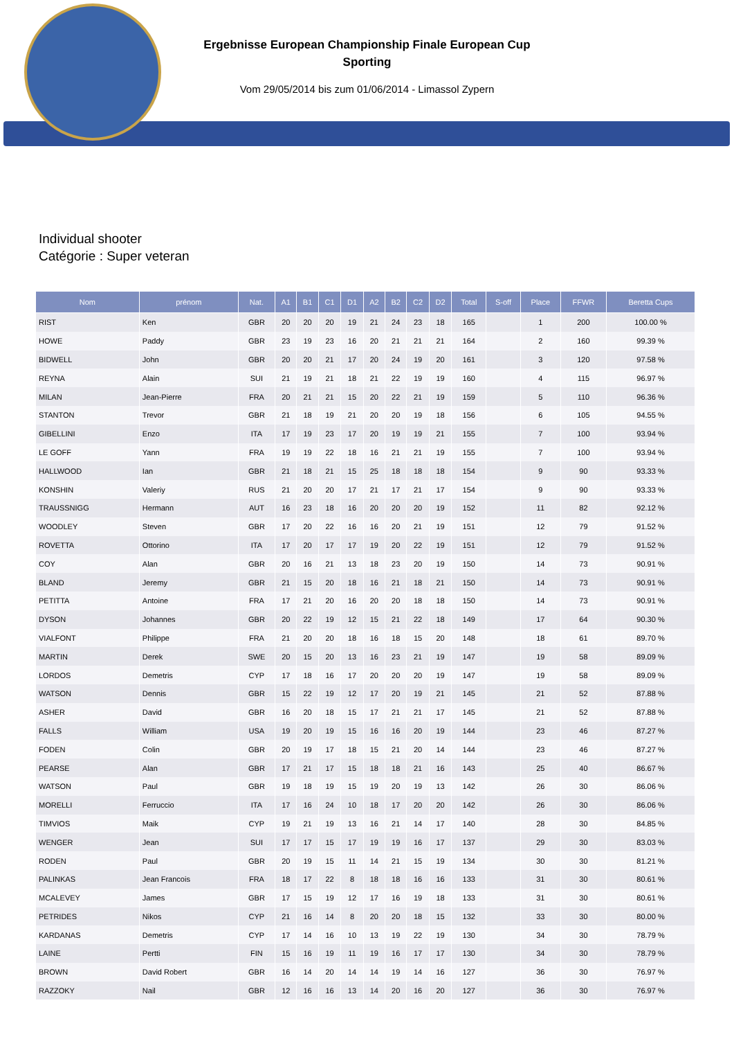Ergebnisse European Championship Finale European Cup
Sporting
Vom 29/05/2014 bis zum 01/06/2014 - Limassol Zypern
Individual shooter
Catégorie : Super veteran
| Nom | prénom | Nat. | A1 | B1 | C1 | D1 | A2 | B2 | C2 | D2 | Total | S-off | Place | FFWR | Beretta Cups |
| --- | --- | --- | --- | --- | --- | --- | --- | --- | --- | --- | --- | --- | --- | --- | --- |
| RIST | Ken | GBR | 20 | 20 | 20 | 19 | 21 | 24 | 23 | 18 | 165 | | 1 | 200 | 100.00 % |
| HOWE | Paddy | GBR | 23 | 19 | 23 | 16 | 20 | 21 | 21 | 21 | 164 | | 2 | 160 | 99.39 % |
| BIDWELL | John | GBR | 20 | 20 | 21 | 17 | 20 | 24 | 19 | 20 | 161 | | 3 | 120 | 97.58 % |
| REYNA | Alain | SUI | 21 | 19 | 21 | 18 | 21 | 22 | 19 | 19 | 160 | | 4 | 115 | 96.97 % |
| MILAN | Jean-Pierre | FRA | 20 | 21 | 21 | 15 | 20 | 22 | 21 | 19 | 159 | | 5 | 110 | 96.36 % |
| STANTON | Trevor | GBR | 21 | 18 | 19 | 21 | 20 | 20 | 19 | 18 | 156 | | 6 | 105 | 94.55 % |
| GIBELLINI | Enzo | ITA | 17 | 19 | 23 | 17 | 20 | 19 | 19 | 21 | 155 | | 7 | 100 | 93.94 % |
| LE GOFF | Yann | FRA | 19 | 19 | 22 | 18 | 16 | 21 | 21 | 19 | 155 | | 7 | 100 | 93.94 % |
| HALLWOOD | Ian | GBR | 21 | 18 | 21 | 15 | 25 | 18 | 18 | 18 | 154 | | 9 | 90 | 93.33 % |
| KONSHIN | Valeriy | RUS | 21 | 20 | 20 | 17 | 21 | 17 | 21 | 17 | 154 | | 9 | 90 | 93.33 % |
| TRAUSSNIGG | Hermann | AUT | 16 | 23 | 18 | 16 | 20 | 20 | 20 | 19 | 152 | | 11 | 82 | 92.12 % |
| WOODLEY | Steven | GBR | 17 | 20 | 22 | 16 | 16 | 20 | 21 | 19 | 151 | | 12 | 79 | 91.52 % |
| ROVETTA | Ottorino | ITA | 17 | 20 | 17 | 17 | 19 | 20 | 22 | 19 | 151 | | 12 | 79 | 91.52 % |
| COY | Alan | GBR | 20 | 16 | 21 | 13 | 18 | 23 | 20 | 19 | 150 | | 14 | 73 | 90.91 % |
| BLAND | Jeremy | GBR | 21 | 15 | 20 | 18 | 16 | 21 | 18 | 21 | 150 | | 14 | 73 | 90.91 % |
| PETITTA | Antoine | FRA | 17 | 21 | 20 | 16 | 20 | 20 | 18 | 18 | 150 | | 14 | 73 | 90.91 % |
| DYSON | Johannes | GBR | 20 | 22 | 19 | 12 | 15 | 21 | 22 | 18 | 149 | | 17 | 64 | 90.30 % |
| VIALFONT | Philippe | FRA | 21 | 20 | 20 | 18 | 16 | 18 | 15 | 20 | 148 | | 18 | 61 | 89.70 % |
| MARTIN | Derek | SWE | 20 | 15 | 20 | 13 | 16 | 23 | 21 | 19 | 147 | | 19 | 58 | 89.09 % |
| LORDOS | Demetris | CYP | 17 | 18 | 16 | 17 | 20 | 20 | 20 | 19 | 147 | | 19 | 58 | 89.09 % |
| WATSON | Dennis | GBR | 15 | 22 | 19 | 12 | 17 | 20 | 19 | 21 | 145 | | 21 | 52 | 87.88 % |
| ASHER | David | GBR | 16 | 20 | 18 | 15 | 17 | 21 | 21 | 17 | 145 | | 21 | 52 | 87.88 % |
| FALLS | William | USA | 19 | 20 | 19 | 15 | 16 | 16 | 20 | 19 | 144 | | 23 | 46 | 87.27 % |
| FODEN | Colin | GBR | 20 | 19 | 17 | 18 | 15 | 21 | 20 | 14 | 144 | | 23 | 46 | 87.27 % |
| PEARSE | Alan | GBR | 17 | 21 | 17 | 15 | 18 | 18 | 21 | 16 | 143 | | 25 | 40 | 86.67 % |
| WATSON | Paul | GBR | 19 | 18 | 19 | 15 | 19 | 20 | 19 | 13 | 142 | | 26 | 30 | 86.06 % |
| MORELLI | Ferruccio | ITA | 17 | 16 | 24 | 10 | 18 | 17 | 20 | 20 | 142 | | 26 | 30 | 86.06 % |
| TIMVIOS | Maik | CYP | 19 | 21 | 19 | 13 | 16 | 21 | 14 | 17 | 140 | | 28 | 30 | 84.85 % |
| WENGER | Jean | SUI | 17 | 17 | 15 | 17 | 19 | 19 | 16 | 17 | 137 | | 29 | 30 | 83.03 % |
| RODEN | Paul | GBR | 20 | 19 | 15 | 11 | 14 | 21 | 15 | 19 | 134 | | 30 | 30 | 81.21 % |
| PALINKAS | Jean Francois | FRA | 18 | 17 | 22 | 8 | 18 | 18 | 16 | 16 | 133 | | 31 | 30 | 80.61 % |
| MCALEVEY | James | GBR | 17 | 15 | 19 | 12 | 17 | 16 | 19 | 18 | 133 | | 31 | 30 | 80.61 % |
| PETRIDES | Nikos | CYP | 21 | 16 | 14 | 8 | 20 | 20 | 18 | 15 | 132 | | 33 | 30 | 80.00 % |
| KARDANAS | Demetris | CYP | 17 | 14 | 16 | 10 | 13 | 19 | 22 | 19 | 130 | | 34 | 30 | 78.79 % |
| LAINE | Pertti | FIN | 15 | 16 | 19 | 11 | 19 | 16 | 17 | 17 | 130 | | 34 | 30 | 78.79 % |
| BROWN | David Robert | GBR | 16 | 14 | 20 | 14 | 14 | 19 | 14 | 16 | 127 | | 36 | 30 | 76.97 % |
| RAZZOKY | Nail | GBR | 12 | 16 | 16 | 13 | 14 | 20 | 16 | 20 | 127 | | 36 | 30 | 76.97 % |